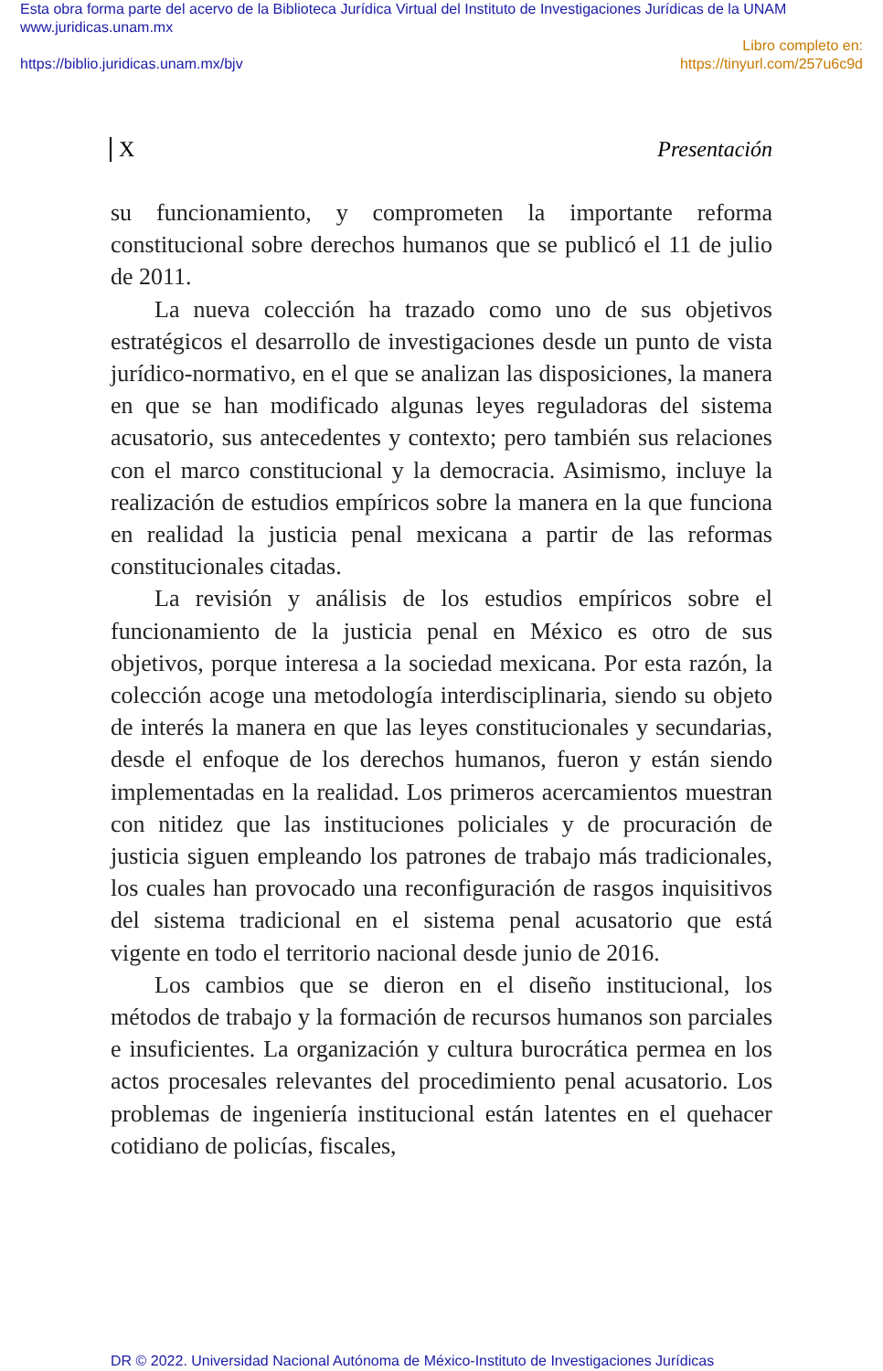Esta obra forma parte del acervo de la Biblioteca Jurídica Virtual del Instituto de Investigaciones Jurídicas de la UNAM
www.juridicas.unam.mx
Libro completo en:
https://biblio.juridicas.unam.mx/bjv https://tinyurl.com/257u6c9d
X Presentación
su funcionamiento, y comprometen la importante reforma constitucional sobre derechos humanos que se publicó el 11 de julio de 2011.
La nueva colección ha trazado como uno de sus objetivos estratégicos el desarrollo de investigaciones desde un punto de vista jurídico-normativo, en el que se analizan las disposiciones, la manera en que se han modificado algunas leyes reguladoras del sistema acusatorio, sus antecedentes y contexto; pero también sus relaciones con el marco constitucional y la democracia. Asimismo, incluye la realización de estudios empíricos sobre la manera en la que funciona en realidad la justicia penal mexicana a partir de las reformas constitucionales citadas.
La revisión y análisis de los estudios empíricos sobre el funcionamiento de la justicia penal en México es otro de sus objetivos, porque interesa a la sociedad mexicana. Por esta razón, la colección acoge una metodología interdisciplinaria, siendo su objeto de interés la manera en que las leyes constitucionales y secundarias, desde el enfoque de los derechos humanos, fueron y están siendo implementadas en la realidad. Los primeros acercamientos muestran con nitidez que las instituciones policiales y de procuración de justicia siguen empleando los patrones de trabajo más tradicionales, los cuales han provocado una reconfiguración de rasgos inquisitivos del sistema tradicional en el sistema penal acusatorio que está vigente en todo el territorio nacional desde junio de 2016.
Los cambios que se dieron en el diseño institucional, los métodos de trabajo y la formación de recursos humanos son parciales e insuficientes. La organización y cultura burocrática permea en los actos procesales relevantes del procedimiento penal acusatorio. Los problemas de ingeniería institucional están latentes en el quehacer cotidiano de policías, fiscales,
DR © 2022. Universidad Nacional Autónoma de México-Instituto de Investigaciones Jurídicas